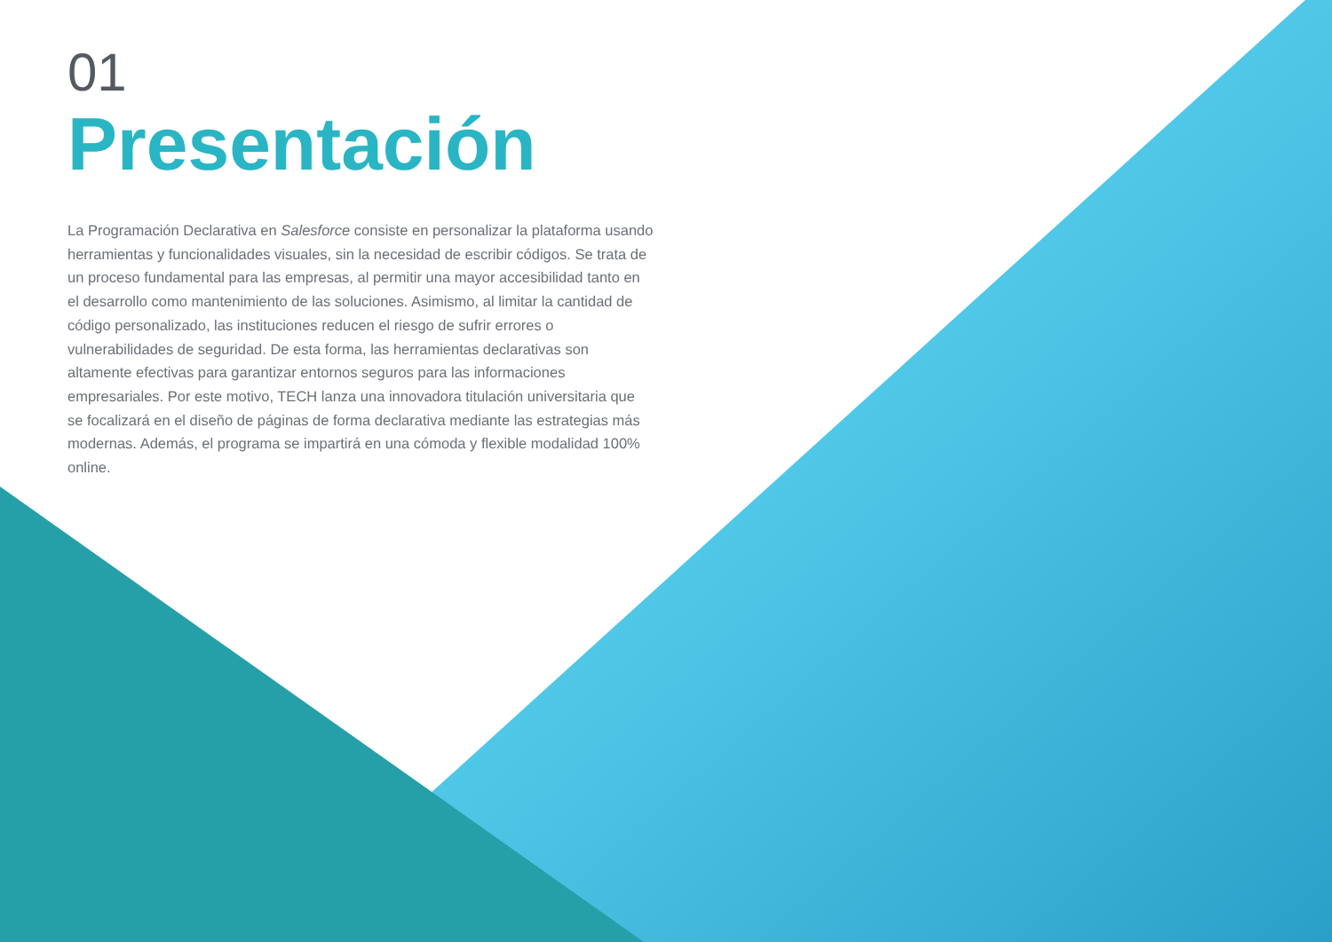01
Presentación
La Programación Declarativa en Salesforce consiste en personalizar la plataforma usando herramientas y funcionalidades visuales, sin la necesidad de escribir códigos. Se trata de un proceso fundamental para las empresas, al permitir una mayor accesibilidad tanto en el desarrollo como mantenimiento de las soluciones. Asimismo, al limitar la cantidad de código personalizado, las instituciones reducen el riesgo de sufrir errores o vulnerabilidades de seguridad. De esta forma, las herramientas declarativas son altamente efectivas para garantizar entornos seguros para las informaciones empresariales. Por este motivo, TECH lanza una innovadora titulación universitaria que se focalizará en el diseño de páginas de forma declarativa mediante las estrategias más modernas. Además, el programa se impartirá en una cómoda y flexible modalidad 100% online.